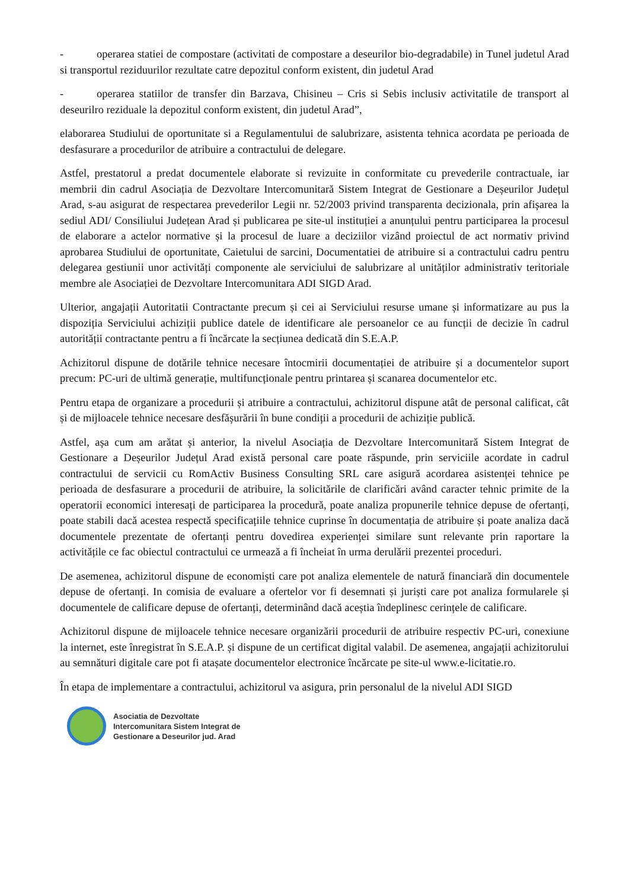- operarea statiei de compostare (activitati de compostare a deseurilor bio-degradabile) in Tunel judetul Arad si transportul reziduurilor rezultate catre depozitul conform existent, din judetul Arad
- operarea statiilor de transfer din Barzava, Chisineu – Cris si Sebis inclusiv activitatile de transport al deseurilro reziduale la depozitul conform existent, din judetul Arad”,
elaborarea Studiului de oportunitate si a Regulamentului de salubrizare, asistenta tehnica acordata pe perioada de desfasurare a procedurilor de atribuire a contractului de delegare.
Astfel, prestatorul a predat documentele elaborate si revizuite in conformitate cu prevederile contractuale, iar membrii din cadrul Asociația de Dezvoltare Intercomunitară Sistem Integrat de Gestionare a Deșeurilor Județul Arad, s-au asigurat de respectarea prevederilor Legii nr. 52/2003 privind transparenta decizionala, prin afișarea la sediul ADI/ Consiliului Județean Arad și publicarea pe site-ul instituției a anunțului pentru participarea la procesul de elaborare a actelor normative și la procesul de luare a deciziilor vizând proiectul de act normativ privind aprobarea Studiului de oportunitate, Caietului de sarcini, Documentatiei de atribuire si a contractului cadru pentru delegarea gestiunii unor activități componente ale serviciului de salubrizare al unităților administrativ teritoriale membre ale Asociației de Dezvoltare Intercomunitara ADI SIGD Arad.
Ulterior, angajații Autoritatii Contractante precum și cei ai Serviciului resurse umane și informatizare au pus la dispoziția Serviciului achiziții publice datele de identificare ale persoanelor ce au funcții de decizie în cadrul autorității contractante pentru a fi încărcate la secțiunea dedicată din S.E.A.P.
Achizitorul dispune de dotările tehnice necesare întocmirii documentației de atribuire și a documentelor suport precum: PC-uri de ultimă generație, multifuncționale pentru printarea și scanarea documentelor etc.
Pentru etapa de organizare a procedurii și atribuire a contractului, achizitorul dispune atât de personal calificat, cât și de mijloacele tehnice necesare desfășurării în bune condiții a procedurii de achiziție publică.
Astfel, așa cum am arătat și anterior, la nivelul Asociația de Dezvoltare Intercomunitară Sistem Integrat de Gestionare a Deșeurilor Județul Arad există personal care poate răspunde, prin serviciile acordate in cadrul contractului de servicii cu RomActiv Business Consulting SRL care asigură acordarea asistenței tehnice pe perioada de desfasurare a procedurii de atribuire, la solicitările de clarificări având caracter tehnic primite de la operatorii economici interesați de participarea la procedură, poate analiza propunerile tehnice depuse de ofertanți, poate stabili dacă acestea respectă specificațiile tehnice cuprinse în documentația de atribuire și poate analiza dacă documentele prezentate de ofertanți pentru dovedirea experienței similare sunt relevante prin raportare la activitățile ce fac obiectul contractului ce urmează a fi încheiat în urma derulării prezentei proceduri.
De asemenea, achizitorul dispune de economiști care pot analiza elementele de natură financiară din documentele depuse de ofertanți. In comisia de evaluare a ofertelor vor fi desemnati și juriști care pot analiza formularele și documentele de calificare depuse de ofertanți, determinând dacă aceștia îndeplinesc cerințele de calificare.
Achizitorul dispune de mijloacele tehnice necesare organizării procedurii de atribuire respectiv PC-uri, conexiune la internet, este înregistrat în S.E.A.P. și dispune de un certificat digital valabil. De asemenea, angajații achizitorului au semnături digitale care pot fi atașate documentelor electronice încărcate pe site-ul www.e-licitatie.ro.
În etapa de implementare a contractului, achizitorul va asigura, prin personalul de la nivelul ADI SIGD
Asociatia de Dezvoltate
Intercomunitara Sistem Integrat de
Gestionare a Deseurilor jud. Arad